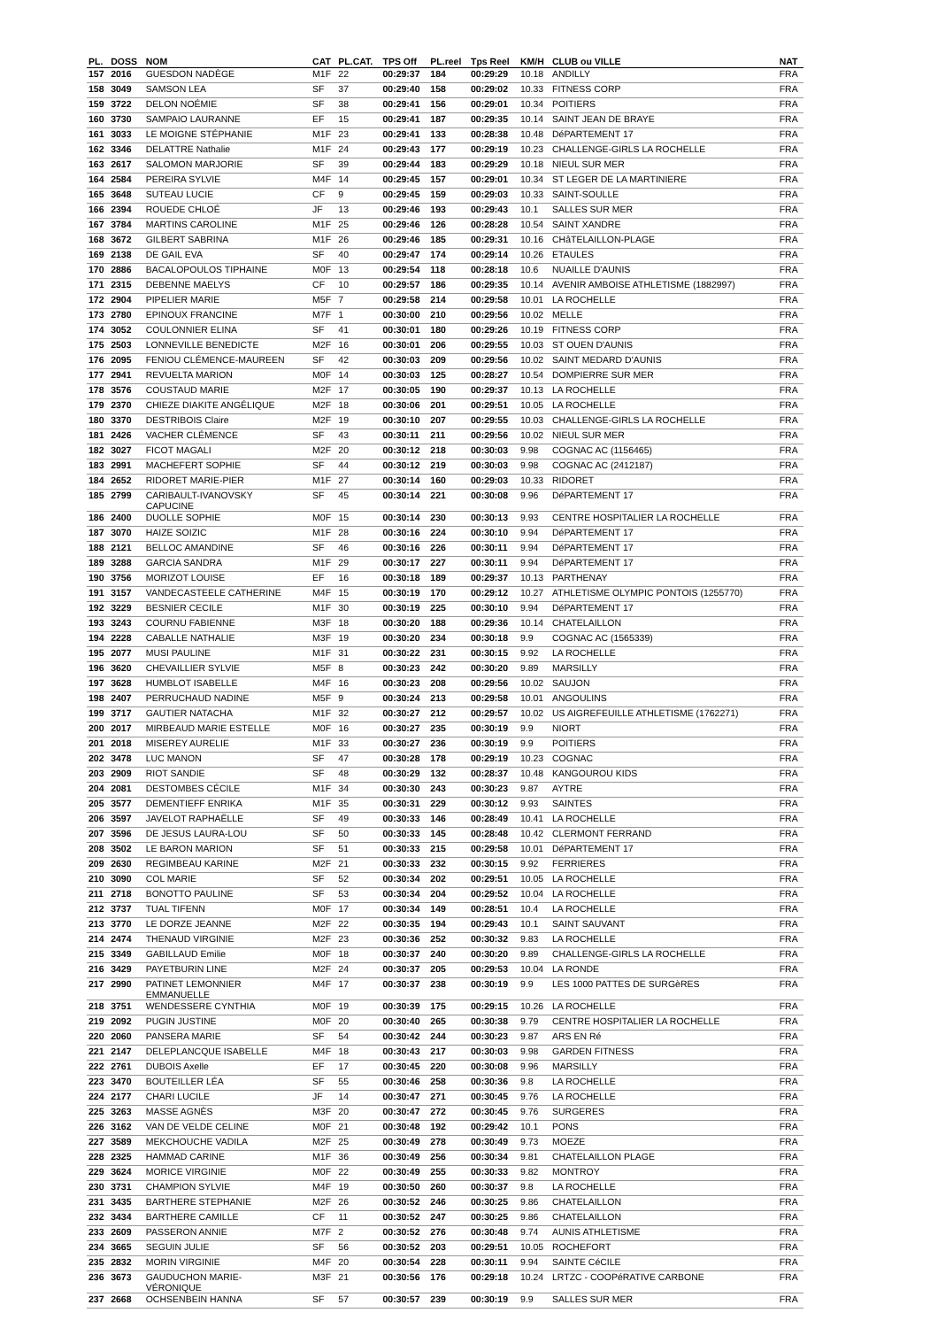| PL. | DOSS | NOM | CAT | PL.CAT. | TPS Off | PL.reel | Tps Reel | KM/H | CLUB ou VILLE | NAT |
| --- | --- | --- | --- | --- | --- | --- | --- | --- | --- | --- |
| 157 | 2016 | GUESDON NADÈGE | M1F | 22 | 00:29:37 | 184 | 00:29:29 | 10.18 | ANDILLY | FRA |
| 158 | 3049 | SAMSON LEA | SF | 37 | 00:29:40 | 158 | 00:29:02 | 10.33 | FITNESS CORP | FRA |
| 159 | 3722 | DELON NOÉMIE | SF | 38 | 00:29:41 | 156 | 00:29:01 | 10.34 | POITIERS | FRA |
| 160 | 3730 | SAMPAIO LAURANNE | EF | 15 | 00:29:41 | 187 | 00:29:35 | 10.14 | SAINT JEAN DE BRAYE | FRA |
| 161 | 3033 | LE MOIGNE STÉPHANIE | M1F | 23 | 00:29:41 | 133 | 00:28:38 | 10.48 | DéPARTEMENT 17 | FRA |
| 162 | 3346 | DELATTRE Nathalie | M1F | 24 | 00:29:43 | 177 | 00:29:19 | 10.23 | CHALLENGE-GIRLS LA ROCHELLE | FRA |
| 163 | 2617 | SALOMON MARJORIE | SF | 39 | 00:29:44 | 183 | 00:29:29 | 10.18 | NIEUL SUR MER | FRA |
| 164 | 2584 | PEREIRA SYLVIE | M4F | 14 | 00:29:45 | 157 | 00:29:01 | 10.34 | ST LEGER DE LA MARTINIERE | FRA |
| 165 | 3648 | SUTEAU LUCIE | CF | 9 | 00:29:45 | 159 | 00:29:03 | 10.33 | SAINT-SOULLE | FRA |
| 166 | 2394 | ROUEDE CHLOÉ | JF | 13 | 00:29:46 | 193 | 00:29:43 | 10.1 | SALLES SUR MER | FRA |
| 167 | 3784 | MARTINS CAROLINE | M1F | 25 | 00:29:46 | 126 | 00:28:28 | 10.54 | SAINT XANDRE | FRA |
| 168 | 3672 | GILBERT SABRINA | M1F | 26 | 00:29:46 | 185 | 00:29:31 | 10.16 | CHâTELAILLON-PLAGE | FRA |
| 169 | 2138 | DE GAIL EVA | SF | 40 | 00:29:47 | 174 | 00:29:14 | 10.26 | ETAULES | FRA |
| 170 | 2886 | BACALOPOULOS TIPHAINE | M0F | 13 | 00:29:54 | 118 | 00:28:18 | 10.6 | NUAILLE D'AUNIS | FRA |
| 171 | 2315 | DEBENNE MAELYS | CF | 10 | 00:29:57 | 186 | 00:29:35 | 10.14 | AVENIR AMBOISE ATHLETISME (1882997) | FRA |
| 172 | 2904 | PIPELIER MARIE | M5F | 7 | 00:29:58 | 214 | 00:29:58 | 10.01 | LA ROCHELLE | FRA |
| 173 | 2780 | EPINOUX FRANCINE | M7F | 1 | 00:30:00 | 210 | 00:29:56 | 10.02 | MELLE | FRA |
| 174 | 3052 | COULONNIER ELINA | SF | 41 | 00:30:01 | 180 | 00:29:26 | 10.19 | FITNESS CORP | FRA |
| 175 | 2503 | LONNEVILLE BENEDICTE | M2F | 16 | 00:30:01 | 206 | 00:29:55 | 10.03 | ST OUEN D'AUNIS | FRA |
| 176 | 2095 | FENIOU CLÉMENCE-MAUREEN | SF | 42 | 00:30:03 | 209 | 00:29:56 | 10.02 | SAINT MEDARD D'AUNIS | FRA |
| 177 | 2941 | REVUELTA MARION | M0F | 14 | 00:30:03 | 125 | 00:28:27 | 10.54 | DOMPIERRE SUR MER | FRA |
| 178 | 3576 | COUSTAUD MARIE | M2F | 17 | 00:30:05 | 190 | 00:29:37 | 10.13 | LA ROCHELLE | FRA |
| 179 | 2370 | CHIEZE DIAKITE ANGÉLIQUE | M2F | 18 | 00:30:06 | 201 | 00:29:51 | 10.05 | LA ROCHELLE | FRA |
| 180 | 3370 | DESTRIBOIS Claire | M2F | 19 | 00:30:10 | 207 | 00:29:55 | 10.03 | CHALLENGE-GIRLS LA ROCHELLE | FRA |
| 181 | 2426 | VACHER CLÉMENCE | SF | 43 | 00:30:11 | 211 | 00:29:56 | 10.02 | NIEUL SUR MER | FRA |
| 182 | 3027 | FICOT MAGALI | M2F | 20 | 00:30:12 | 218 | 00:30:03 | 9.98 | COGNAC AC (1156465) | FRA |
| 183 | 2991 | MACHEFERT SOPHIE | SF | 44 | 00:30:12 | 219 | 00:30:03 | 9.98 | COGNAC AC (2412187) | FRA |
| 184 | 2652 | RIDORET MARIE-PIER | M1F | 27 | 00:30:14 | 160 | 00:29:03 | 10.33 | RIDORET | FRA |
| 185 | 2799 | CARIBAULT-IVANOVSKY CAPUCINE | SF | 45 | 00:30:14 | 221 | 00:30:08 | 9.96 | DéPARTEMENT 17 | FRA |
| 186 | 2400 | DUOLLE SOPHIE | M0F | 15 | 00:30:14 | 230 | 00:30:13 | 9.93 | CENTRE HOSPITALIER LA ROCHELLE | FRA |
| 187 | 3070 | HAIZE SOIZIC | M1F | 28 | 00:30:16 | 224 | 00:30:10 | 9.94 | DéPARTEMENT 17 | FRA |
| 188 | 2121 | BELLOC AMANDINE | SF | 46 | 00:30:16 | 226 | 00:30:11 | 9.94 | DéPARTEMENT 17 | FRA |
| 189 | 3288 | GARCIA SANDRA | M1F | 29 | 00:30:17 | 227 | 00:30:11 | 9.94 | DéPARTEMENT 17 | FRA |
| 190 | 3756 | MORIZOT LOUISE | EF | 16 | 00:30:18 | 189 | 00:29:37 | 10.13 | PARTHENAY | FRA |
| 191 | 3157 | VANDECASTEELE CATHERINE | M4F | 15 | 00:30:19 | 170 | 00:29:12 | 10.27 | ATHLETISME OLYMPIC PONTOIS (1255770) | FRA |
| 192 | 3229 | BESNIER CECILE | M1F | 30 | 00:30:19 | 225 | 00:30:10 | 9.94 | DéPARTEMENT 17 | FRA |
| 193 | 3243 | COURNU FABIENNE | M3F | 18 | 00:30:20 | 188 | 00:29:36 | 10.14 | CHATELAILLON | FRA |
| 194 | 2228 | CABALLE NATHALIE | M3F | 19 | 00:30:20 | 234 | 00:30:18 | 9.9 | COGNAC AC (1565339) | FRA |
| 195 | 2077 | MUSI PAULINE | M1F | 31 | 00:30:22 | 231 | 00:30:15 | 9.92 | LA ROCHELLE | FRA |
| 196 | 3620 | CHEVAILLIER SYLVIE | M5F | 8 | 00:30:23 | 242 | 00:30:20 | 9.89 | MARSILLY | FRA |
| 197 | 3628 | HUMBLOT ISABELLE | M4F | 16 | 00:30:23 | 208 | 00:29:56 | 10.02 | SAUJON | FRA |
| 198 | 2407 | PERRUCHAUD NADINE | M5F | 9 | 00:30:24 | 213 | 00:29:58 | 10.01 | ANGOULINS | FRA |
| 199 | 3717 | GAUTIER NATACHA | M1F | 32 | 00:30:27 | 212 | 00:29:57 | 10.02 | US AIGREFEUILLE ATHLETISME (1762271) | FRA |
| 200 | 2017 | MIRBEAUD MARIE ESTELLE | M0F | 16 | 00:30:27 | 235 | 00:30:19 | 9.9 | NIORT | FRA |
| 201 | 2018 | MISEREY AURELIE | M1F | 33 | 00:30:27 | 236 | 00:30:19 | 9.9 | POITIERS | FRA |
| 202 | 3478 | LUC MANON | SF | 47 | 00:30:28 | 178 | 00:29:19 | 10.23 | COGNAC | FRA |
| 203 | 2909 | RIOT SANDIE | SF | 48 | 00:30:29 | 132 | 00:28:37 | 10.48 | KANGOUROU KIDS | FRA |
| 204 | 2081 | DESTOMBES CÉCILE | M1F | 34 | 00:30:30 | 243 | 00:30:23 | 9.87 | AYTRE | FRA |
| 205 | 3577 | DEMENTIEFF ENRIKA | M1F | 35 | 00:30:31 | 229 | 00:30:12 | 9.93 | SAINTES | FRA |
| 206 | 3597 | JAVELOT RAPHAËLLE | SF | 49 | 00:30:33 | 146 | 00:28:49 | 10.41 | LA ROCHELLE | FRA |
| 207 | 3596 | DE JESUS LAURA-LOU | SF | 50 | 00:30:33 | 145 | 00:28:48 | 10.42 | CLERMONT FERRAND | FRA |
| 208 | 3502 | LE BARON MARION | SF | 51 | 00:30:33 | 215 | 00:29:58 | 10.01 | DéPARTEMENT 17 | FRA |
| 209 | 2630 | REGIMBEAU KARINE | M2F | 21 | 00:30:33 | 232 | 00:30:15 | 9.92 | FERRIERES | FRA |
| 210 | 3090 | COL MARIE | SF | 52 | 00:30:34 | 202 | 00:29:51 | 10.05 | LA ROCHELLE | FRA |
| 211 | 2718 | BONOTTO PAULINE | SF | 53 | 00:30:34 | 204 | 00:29:52 | 10.04 | LA ROCHELLE | FRA |
| 212 | 3737 | TUAL TIFENN | M0F | 17 | 00:30:34 | 149 | 00:28:51 | 10.4 | LA ROCHELLE | FRA |
| 213 | 3770 | LE DORZE JEANNE | M2F | 22 | 00:30:35 | 194 | 00:29:43 | 10.1 | SAINT SAUVANT | FRA |
| 214 | 2474 | THENAUD VIRGINIE | M2F | 23 | 00:30:36 | 252 | 00:30:32 | 9.83 | LA ROCHELLE | FRA |
| 215 | 3349 | GABILLAUD Emilie | M0F | 18 | 00:30:37 | 240 | 00:30:20 | 9.89 | CHALLENGE-GIRLS LA ROCHELLE | FRA |
| 216 | 3429 | PAYETBURIN LINE | M2F | 24 | 00:30:37 | 205 | 00:29:53 | 10.04 | LA RONDE | FRA |
| 217 | 2990 | PATINET LEMONNIER EMMANUELLE | M4F | 17 | 00:30:37 | 238 | 00:30:19 | 9.9 | LES 1000 PATTES DE SURGèRES | FRA |
| 218 | 3751 | WENDESSERE CYNTHIA | M0F | 19 | 00:30:39 | 175 | 00:29:15 | 10.26 | LA ROCHELLE | FRA |
| 219 | 2092 | PUGIN JUSTINE | M0F | 20 | 00:30:40 | 265 | 00:30:38 | 9.79 | CENTRE HOSPITALIER LA ROCHELLE | FRA |
| 220 | 2060 | PANSERA MARIE | SF | 54 | 00:30:42 | 244 | 00:30:23 | 9.87 | ARS EN Ré | FRA |
| 221 | 2147 | DELEPLANCQUE ISABELLE | M4F | 18 | 00:30:43 | 217 | 00:30:03 | 9.98 | GARDEN FITNESS | FRA |
| 222 | 2761 | DUBOIS Axelle | EF | 17 | 00:30:45 | 220 | 00:30:08 | 9.96 | MARSILLY | FRA |
| 223 | 3470 | BOUTEILLER LÉA | SF | 55 | 00:30:46 | 258 | 00:30:36 | 9.8 | LA ROCHELLE | FRA |
| 224 | 2177 | CHARI LUCILE | JF | 14 | 00:30:47 | 271 | 00:30:45 | 9.76 | LA ROCHELLE | FRA |
| 225 | 3263 | MASSE AGNÈS | M3F | 20 | 00:30:47 | 272 | 00:30:45 | 9.76 | SURGERES | FRA |
| 226 | 3162 | VAN DE VELDE CELINE | M0F | 21 | 00:30:48 | 192 | 00:29:42 | 10.1 | PONS | FRA |
| 227 | 3589 | MEKCHOUCHE VADILA | M2F | 25 | 00:30:49 | 278 | 00:30:49 | 9.73 | MOEZE | FRA |
| 228 | 2325 | HAMMAD CARINE | M1F | 36 | 00:30:49 | 256 | 00:30:34 | 9.81 | CHATELAILLON PLAGE | FRA |
| 229 | 3624 | MORICE VIRGINIE | M0F | 22 | 00:30:49 | 255 | 00:30:33 | 9.82 | MONTROY | FRA |
| 230 | 3731 | CHAMPION SYLVIE | M4F | 19 | 00:30:50 | 260 | 00:30:37 | 9.8 | LA ROCHELLE | FRA |
| 231 | 3435 | BARTHERE STEPHANIE | M2F | 26 | 00:30:52 | 246 | 00:30:25 | 9.86 | CHATELAILLON | FRA |
| 232 | 3434 | BARTHERE CAMILLE | CF | 11 | 00:30:52 | 247 | 00:30:25 | 9.86 | CHATELAILLON | FRA |
| 233 | 2609 | PASSERON ANNIE | M7F | 2 | 00:30:52 | 276 | 00:30:48 | 9.74 | AUNIS ATHLETISME | FRA |
| 234 | 3665 | SEGUIN JULIE | SF | 56 | 00:30:52 | 203 | 00:29:51 | 10.05 | ROCHEFORT | FRA |
| 235 | 2832 | MORIN VIRGINIE | M4F | 20 | 00:30:54 | 228 | 00:30:11 | 9.94 | SAINTE CéCILE | FRA |
| 236 | 3673 | GAUDUCHON MARIE- VÉRONIQUE | M3F | 21 | 00:30:56 | 176 | 00:29:18 | 10.24 | LRTZC - COOPéRATIVE CARBONE | FRA |
| 237 | 2668 | OCHSENBEIN HANNA | SF | 57 | 00:30:57 | 239 | 00:30:19 | 9.9 | SALLES SUR MER | FRA |